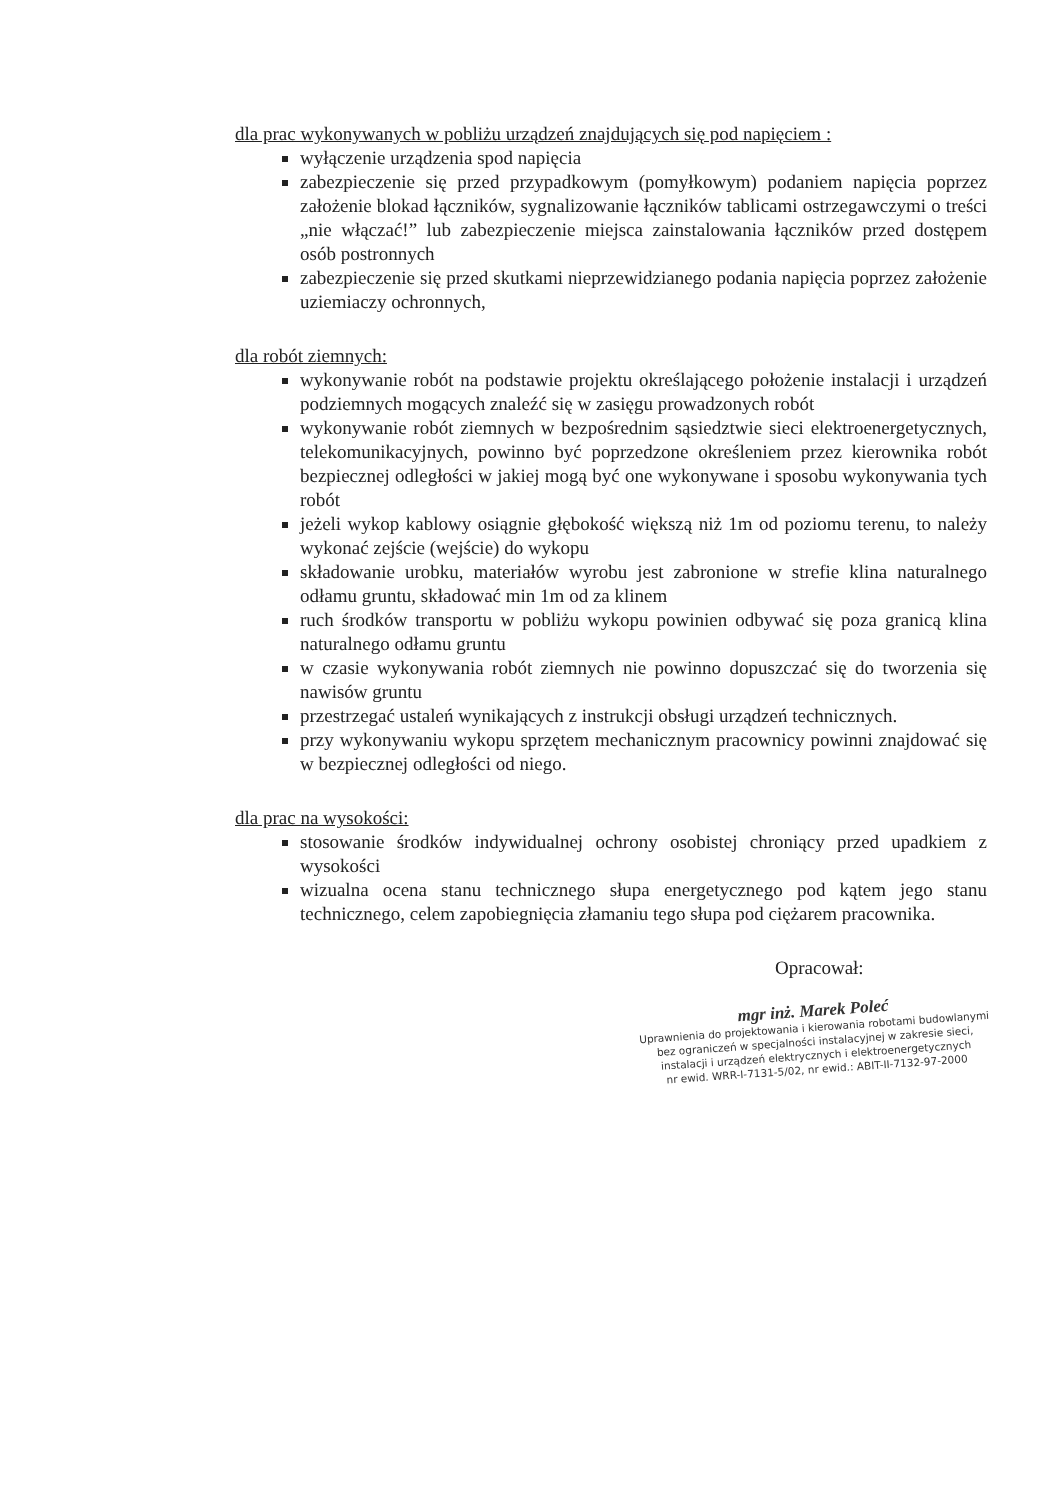dla prac wykonywanych w pobliżu urządzeń znajdujących się pod napięciem :
wyłączenie urządzenia spod napięcia
zabezpieczenie się przed przypadkowym (pomyłkowym) podaniem napięcia poprzez założenie blokad łączników, sygnalizowanie łączników tablicami ostrzegawczymi o treści „nie włączać!” lub zabezpieczenie miejsca zainstalowania łączników przed dostępem osób postronnych
zabezpieczenie się przed skutkami nieprzewidzianego podania napięcia poprzez założenie uziemiaczy ochronnych,
dla robót ziemnych:
wykonywanie robót na podstawie projektu określającego położenie instalacji i urządzeń podziemnych mogących znaleźć się w zasięgu prowadzonych robót
wykonywanie robót ziemnych w bezpośrednim sąsiedztwie sieci elektroenergetycznych, telekomunikacyjnych, powinno być poprzedzone określeniem przez kierownika robót bezpiecznej odległości w jakiej mogą być one wykonywane i sposobu wykonywania tych robót
jeżeli wykop kablowy osiągnie głębokość większą niż 1m od poziomu terenu, to należy wykonać zejście (wejście) do wykopu
składowanie urobku, materiałów wyrobu jest zabronione w strefie klina naturalnego odłamu gruntu, składować min 1m od za klinem
ruch środków transportu w pobliżu wykopu powinien odbywać się poza granicą klina naturalnego odłamu gruntu
w czasie wykonywania robót ziemnych nie powinno dopuszczać się do tworzenia się nawisów gruntu
przestrzegać ustaleń wynikających z instrukcji obsługi urządzeń technicznych.
przy wykonywaniu wykopu sprzętem mechanicznym pracownicy powinni znajdować się w bezpiecznej odległości od niego.
dla prac na wysokości:
stosowanie środków indywidualnej ochrony osobistej chroniący przed upadkiem z wysokości
wizualna ocena stanu technicznego słupa energetycznego pod kątem jego stanu technicznego, celem zapobiegnięcia złamaniu tego słupa pod ciężarem pracownika.
Opracował:
mgr inż. Marek Poleć
Uprawnienia do projektowania i kierowania robotami budowlanymi bez ograniczeń w specjalności instalacyjnej w zakresie sieci, instalacji i urządzeń elektrycznych i elektroenergetycznych
nr ewid. WRR-I-7131-5/02, nr ewid.: ABIT-II-7132-97-2000